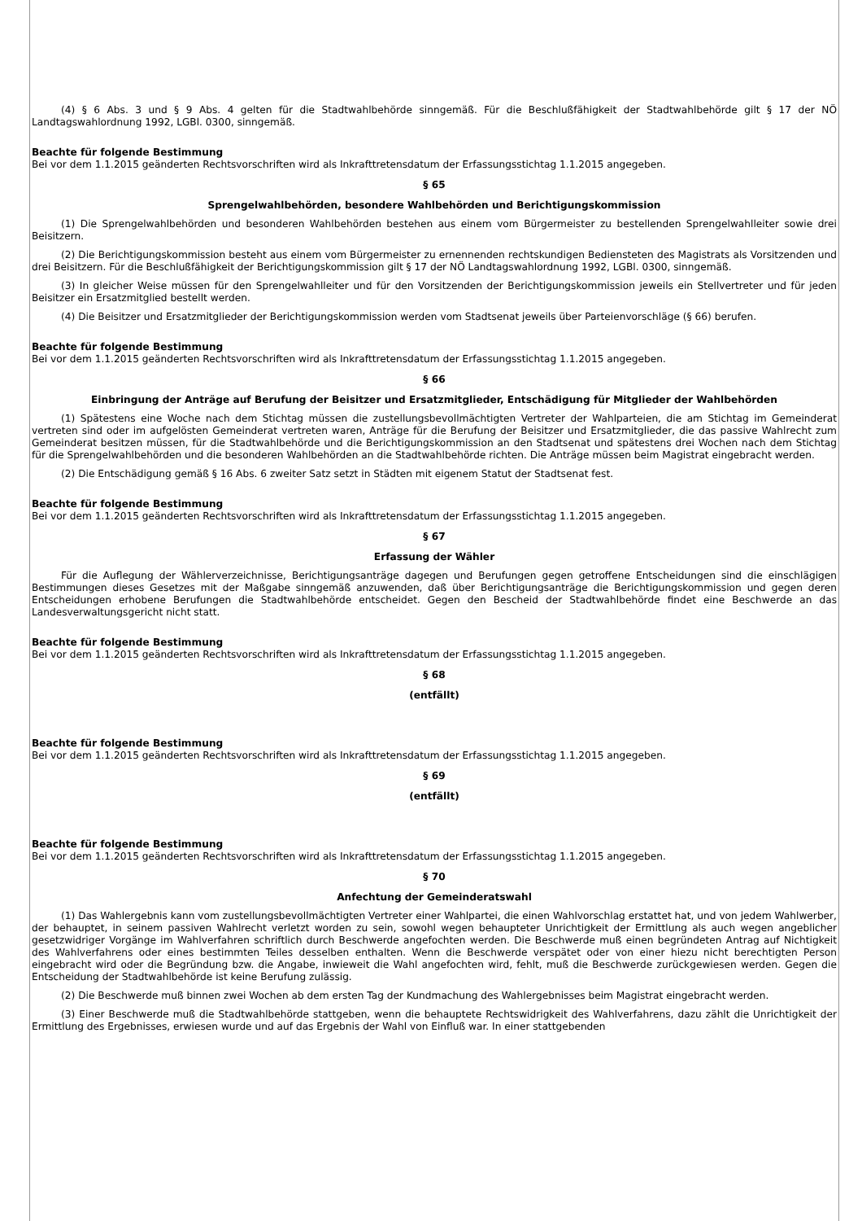(4) § 6 Abs. 3 und § 9 Abs. 4 gelten für die Stadtwahlbehörde sinngemäß. Für die Beschlußfähigkeit der Stadtwahlbehörde gilt § 17 der NÖ Landtagswahlordnung 1992, LGBl. 0300, sinngemäß.
Beachte für folgende Bestimmung
Bei vor dem 1.1.2015 geänderten Rechtsvorschriften wird als Inkrafttretensdatum der Erfassungsstichtag 1.1.2015 angegeben.
§ 65
Sprengelwahlbehörden, besondere Wahlbehörden und Berichtigungskommission
(1) Die Sprengelwahlbehörden und besonderen Wahlbehörden bestehen aus einem vom Bürgermeister zu bestellenden Sprengelwahlleiter sowie drei Beisitzern.
(2) Die Berichtigungskommission besteht aus einem vom Bürgermeister zu ernennenden rechtskundigen Bediensteten des Magistrats als Vorsitzenden und drei Beisitzern. Für die Beschlußfähigkeit der Berichtigungskommission gilt § 17 der NÖ Landtagswahlordnung 1992, LGBl. 0300, sinngemäß.
(3) In gleicher Weise müssen für den Sprengelwahlleiter und für den Vorsitzenden der Berichtigungskommission jeweils ein Stellvertreter und für jeden Beisitzer ein Ersatzmitglied bestellt werden.
(4) Die Beisitzer und Ersatzmitglieder der Berichtigungskommission werden vom Stadtsenat jeweils über Parteienvorschläge (§ 66) berufen.
Beachte für folgende Bestimmung
Bei vor dem 1.1.2015 geänderten Rechtsvorschriften wird als Inkrafttretensdatum der Erfassungsstichtag 1.1.2015 angegeben.
§ 66
Einbringung der Anträge auf Berufung der Beisitzer und Ersatzmitglieder, Entschädigung für Mitglieder der Wahlbehörden
(1) Spätestens eine Woche nach dem Stichtag müssen die zustellungsbevollmächtigten Vertreter der Wahlparteien, die am Stichtag im Gemeinderat vertreten sind oder im aufgelösten Gemeinderat vertreten waren, Anträge für die Berufung der Beisitzer und Ersatzmitglieder, die das passive Wahlrecht zum Gemeinderat besitzen müssen, für die Stadtwahlbehörde und die Berichtigungskommission an den Stadtsenat und spätestens drei Wochen nach dem Stichtag für die Sprengelwahlbehörden und die besonderen Wahlbehörden an die Stadtwahlbehörde richten. Die Anträge müssen beim Magistrat eingebracht werden.
(2) Die Entschädigung gemäß § 16 Abs. 6 zweiter Satz setzt in Städten mit eigenem Statut der Stadtsenat fest.
Beachte für folgende Bestimmung
Bei vor dem 1.1.2015 geänderten Rechtsvorschriften wird als Inkrafttretensdatum der Erfassungsstichtag 1.1.2015 angegeben.
§ 67
Erfassung der Wähler
Für die Auflegung der Wählerverzeichnisse, Berichtigungsanträge dagegen und Berufungen gegen getroffene Entscheidungen sind die einschlägigen Bestimmungen dieses Gesetzes mit der Maßgabe sinngemäß anzuwenden, daß über Berichtigungsanträge die Berichtigungskommission und gegen deren Entscheidungen erhobene Berufungen die Stadtwahlbehörde entscheidet. Gegen den Bescheid der Stadtwahlbehörde findet eine Beschwerde an das Landesverwaltungsgericht nicht statt.
Beachte für folgende Bestimmung
Bei vor dem 1.1.2015 geänderten Rechtsvorschriften wird als Inkrafttretensdatum der Erfassungsstichtag 1.1.2015 angegeben.
§ 68
(entfällt)
Beachte für folgende Bestimmung
Bei vor dem 1.1.2015 geänderten Rechtsvorschriften wird als Inkrafttretensdatum der Erfassungsstichtag 1.1.2015 angegeben.
§ 69
(entfällt)
Beachte für folgende Bestimmung
Bei vor dem 1.1.2015 geänderten Rechtsvorschriften wird als Inkrafttretensdatum der Erfassungsstichtag 1.1.2015 angegeben.
§ 70
Anfechtung der Gemeinderatswahl
(1) Das Wahlergebnis kann vom zustellungsbevollmächtigten Vertreter einer Wahlpartei, die einen Wahlvorschlag erstattet hat, und von jedem Wahlwerber, der behauptet, in seinem passiven Wahlrecht verletzt worden zu sein, sowohl wegen behaupteter Unrichtigkeit der Ermittlung als auch wegen angeblicher gesetzwidriger Vorgänge im Wahlverfahren schriftlich durch Beschwerde angefochten werden. Die Beschwerde muß einen begründeten Antrag auf Nichtigkeit des Wahlverfahrens oder eines bestimmten Teiles desselben enthalten. Wenn die Beschwerde verspätet oder von einer hiezu nicht berechtigten Person eingebracht wird oder die Begründung bzw. die Angabe, inwieweit die Wahl angefochten wird, fehlt, muß die Beschwerde zurückgewiesen werden. Gegen die Entscheidung der Stadtwahlbehörde ist keine Berufung zulässig.
(2) Die Beschwerde muß binnen zwei Wochen ab dem ersten Tag der Kundmachung des Wahlergebnisses beim Magistrat eingebracht werden.
(3) Einer Beschwerde muß die Stadtwahlbehörde stattgeben, wenn die behauptete Rechtswidrigkeit des Wahlverfahrens, dazu zählt die Unrichtigkeit der Ermittlung des Ergebnisses, erwiesen wurde und auf das Ergebnis der Wahl von Einfluß war. In einer stattgebenden